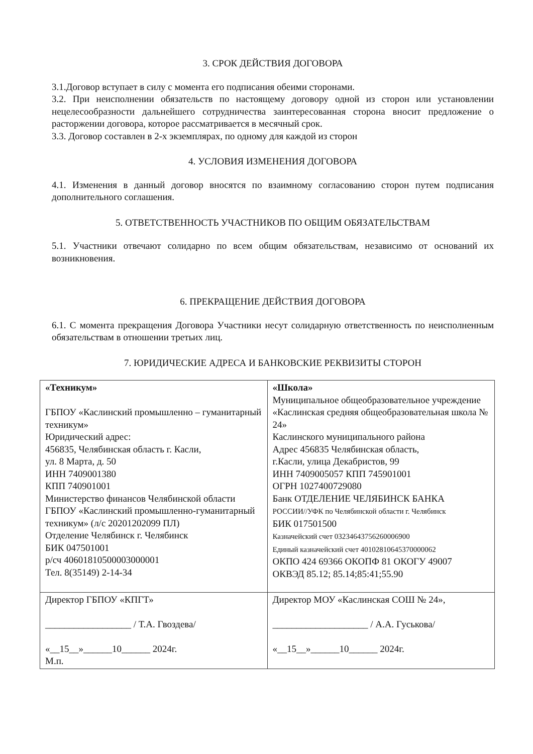3. СРОК ДЕЙСТВИЯ ДОГОВОРА
3.1.Договор вступает в силу с момента его подписания обеими сторонами.
3.2. При неисполнении обязательств по настоящему договору одной из сторон или установлении нецелесообразности дальнейшего сотрудничества заинтересованная сторона вносит предложение о расторжении договора, которое рассматривается в месячный срок.
3.3. Договор составлен в 2-х экземплярах, по одному для каждой из сторон
4. УСЛОВИЯ ИЗМЕНЕНИЯ ДОГОВОРА
4.1. Изменения в данный договор вносятся по взаимному согласованию сторон путем подписания дополнительного соглашения.
5. ОТВЕТСТВЕННОСТЬ УЧАСТНИКОВ ПО ОБЩИМ ОБЯЗАТЕЛЬСТВАМ
5.1. Участники отвечают солидарно по всем общим обязательствам, независимо от оснований их возникновения.
6. ПРЕКРАЩЕНИЕ ДЕЙСТВИЯ ДОГОВОРА
6.1. С момента прекращения Договора Участники несут солидарную ответственность по неисполненным обязательствам в отношении третьих лиц.
7. ЮРИДИЧЕСКИЕ АДРЕСА И БАНКОВСКИЕ РЕКВИЗИТЫ СТОРОН
| «Техникум» ГБПОУ «Каслинский промышленно – гуманитарный техникум» Юридический адрес: 456835, Челябинская область г. Касли, ул. 8 Марта, д. 50 ИНН 7409001380 КПП 740901001 Министерство финансов Челябинской области ГБПОУ «Каслинский промышленно-гуманитарный техникум» (л/с 20201202099 ПЛ) Отделение Челябинск г. Челябинск БИК 047501001 р/сч 40601810500003000001 Тел. 8(35149) 2-14-34 | «Школа» Муниципальное общеобразовательное учреждение «Каслинская средняя общеобразовательная школа № 24» Каслинского муниципального района Адрес 456835 Челябинская область, г.Касли, улица Декабристов, 99 ИНН 7409005057 КПП 745901001 ОГРН 1027400729080 Банк ОТДЕЛЕНИЕ ЧЕЛЯБИНСК БАНКА РОССИИ//УФК по Челябинской области г. Челябинск БИК 017501500 Казначейский счет 03234643756260006900 Единый казначейский счет 40102810645370000062 ОКПО 424 69366 ОКОПФ 81 ОКОГУ 49007 ОКВЭД 85.12; 85.14;85:41;55.90 |
| Директор ГБПОУ «КПГТ» __________________ / Т.А. Гвоздева/ «__15__»______10______ 2024г. М.п. | Директор МОУ «Каслинская СОШ № 24», ____________________ / А.А. Гуськова/ «__15__»______10______ 2024г. |